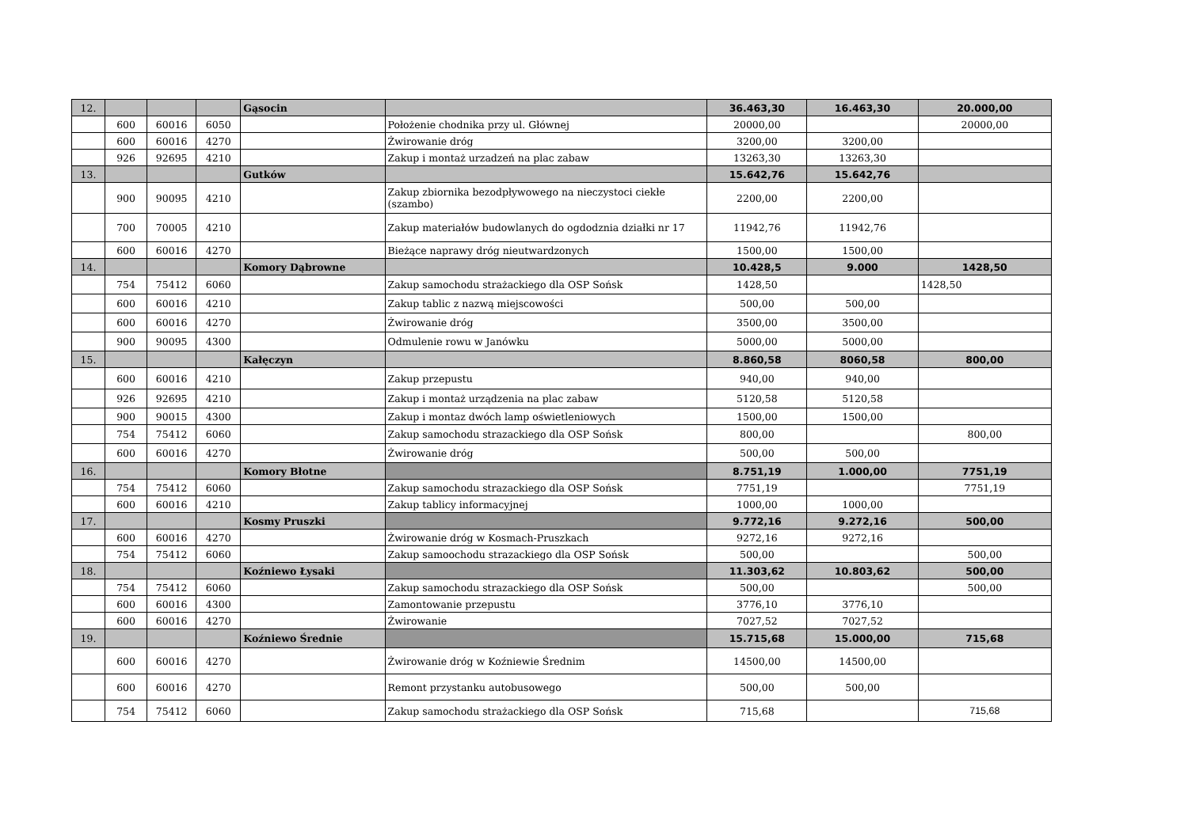| 12. | | | | Gąsocin | | 36.463,30 | 16.463,30 | 20.000,00 |
| | 600 | 60016 | 6050 | | Położenie chodnika przy ul. Głównej | 20000,00 | | 20000,00 |
| | 600 | 60016 | 4270 | | Żwirowanie dróg | 3200,00 | 3200,00 | |
| | 926 | 92695 | 4210 | | Zakup i montaż urzadzeń na plac zabaw | 13263,30 | 13263,30 | |
| 13. | | | | Gutków | | 15.642,76 | 15.642,76 | |
| | 900 | 90095 | 4210 | | Zakup zbiornika bezodpływowego na nieczystoci ciekłe (szambo) | 2200,00 | 2200,00 | |
| | 700 | 70005 | 4210 | | Zakup materiałów budowlanych do ogdodznia działki nr 17 | 11942,76 | 11942,76 | |
| | 600 | 60016 | 4270 | | Bieżące naprawy dróg nieutwardzonych | 1500,00 | 1500,00 | |
| 14. | | | | Komory Dąbrowne | | 10.428,5 | 9.000 | 1428,50 |
| | 754 | 75412 | 6060 | | Zakup samochodu strażackiego dla OSP Sońsk | 1428,50 | | 1428,50 |
| | 600 | 60016 | 4210 | | Zakup tablic z nazwą miejscowości | 500,00 | 500,00 | |
| | 600 | 60016 | 4270 | | Żwirowanie dróg | 3500,00 | 3500,00 | |
| | 900 | 90095 | 4300 | | Odmulenie rowu w Janówku | 5000,00 | 5000,00 | |
| 15. | | | | Kałęczyn | | 8.860,58 | 8060,58 | 800,00 |
| | 600 | 60016 | 4210 | | Zakup przepustu | 940,00 | 940,00 | |
| | 926 | 92695 | 4210 | | Zakup i montaż urządzenia na plac zabaw | 5120,58 | 5120,58 | |
| | 900 | 90015 | 4300 | | Zakup i montaz dwóch lamp oświetleniowych | 1500,00 | 1500,00 | |
| | 754 | 75412 | 6060 | | Zakup samochodu strazackiego dla OSP Sońsk | 800,00 | | 800,00 |
| | 600 | 60016 | 4270 | | Żwirowanie dróg | 500,00 | 500,00 | |
| 16. | | | | Komory Błotne | | 8.751,19 | 1.000,00 | 7751,19 |
| | 754 | 75412 | 6060 | | Zakup samochodu strazackiego dla OSP Sońsk | 7751,19 | | 7751,19 |
| | 600 | 60016 | 4210 | | Zakup tablicy informacyjnej | 1000,00 | 1000,00 | |
| 17. | | | | Kosmy Pruszki | | 9.772,16 | 9.272,16 | 500,00 |
| | 600 | 60016 | 4270 | | Żwirowanie dróg w Kosmach-Pruszkach | 9272,16 | 9272,16 | |
| | 754 | 75412 | 6060 | | Zakup samoochodu strazackiego dla OSP Sońsk | 500,00 | | 500,00 |
| 18. | | | | Koźniewo Łysaki | | 11.303,62 | 10.803,62 | 500,00 |
| | 754 | 75412 | 6060 | | Zakup samochodu strazackiego dla OSP Sońsk | 500,00 | | 500,00 |
| | 600 | 60016 | 4300 | | Zamontowanie przepustu | 3776,10 | 3776,10 | |
| | 600 | 60016 | 4270 | | Żwirowanie | 7027,52 | 7027,52 | |
| 19. | | | | Koźniewo Średnie | | 15.715,68 | 15.000,00 | 715,68 |
| | 600 | 60016 | 4270 | | Żwirowanie dróg w Koźniewie Średnim | 14500,00 | 14500,00 | |
| | 600 | 60016 | 4270 | | Remont przystanku autobusowego | 500,00 | 500,00 | |
| | 754 | 75412 | 6060 | | Zakup samochodu strażackiego dla OSP Sońsk | 715,68 | | 715,68 |